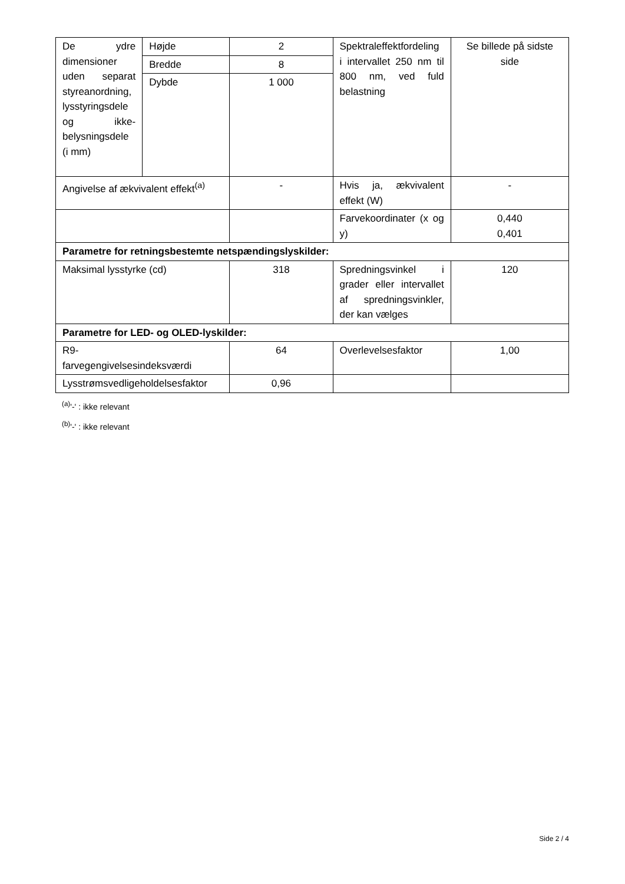| De ydre dimensioner uden separat styreanordning, lysstyringsdele og ikke-belysningsdele (i mm) | Højde | 2 | Spektraleffektfordeling i intervallet 250 nm til 800 nm, ved fuld belastning | Se billede på sidste side |
| | Bredde | 8 | | |
| | Dybde | 1 000 | | |
| Angivelse af ækvivalent effekt<sup>(a)</sup> | | - | Hvis ja, ækvivalent effekt (W) | - |
| | | | Farvekoordinater (x og y) | 0,440 0,401 |
| Parametre for retningsbestemte netspændingslyskilder: | | | | |
| Maksimal lysstyrke (cd) | | 318 | Spredningsvinkel i grader eller intervallet af spredningsvinkler, der kan vælges | 120 |
| Parametre for LED- og OLED-lyskilder: | | | | |
| R9- farvegengivelsesindeksværdi | | 64 | Overlevelsesfaktor | 1,00 |
| Lysstrømsvedligeholdelsesfaktor | | 0,96 | | |
<sup>(a)</sup> '-' : ikke relevant
<sup>(b)</sup> '-' : ikke relevant
Side 2 / 4